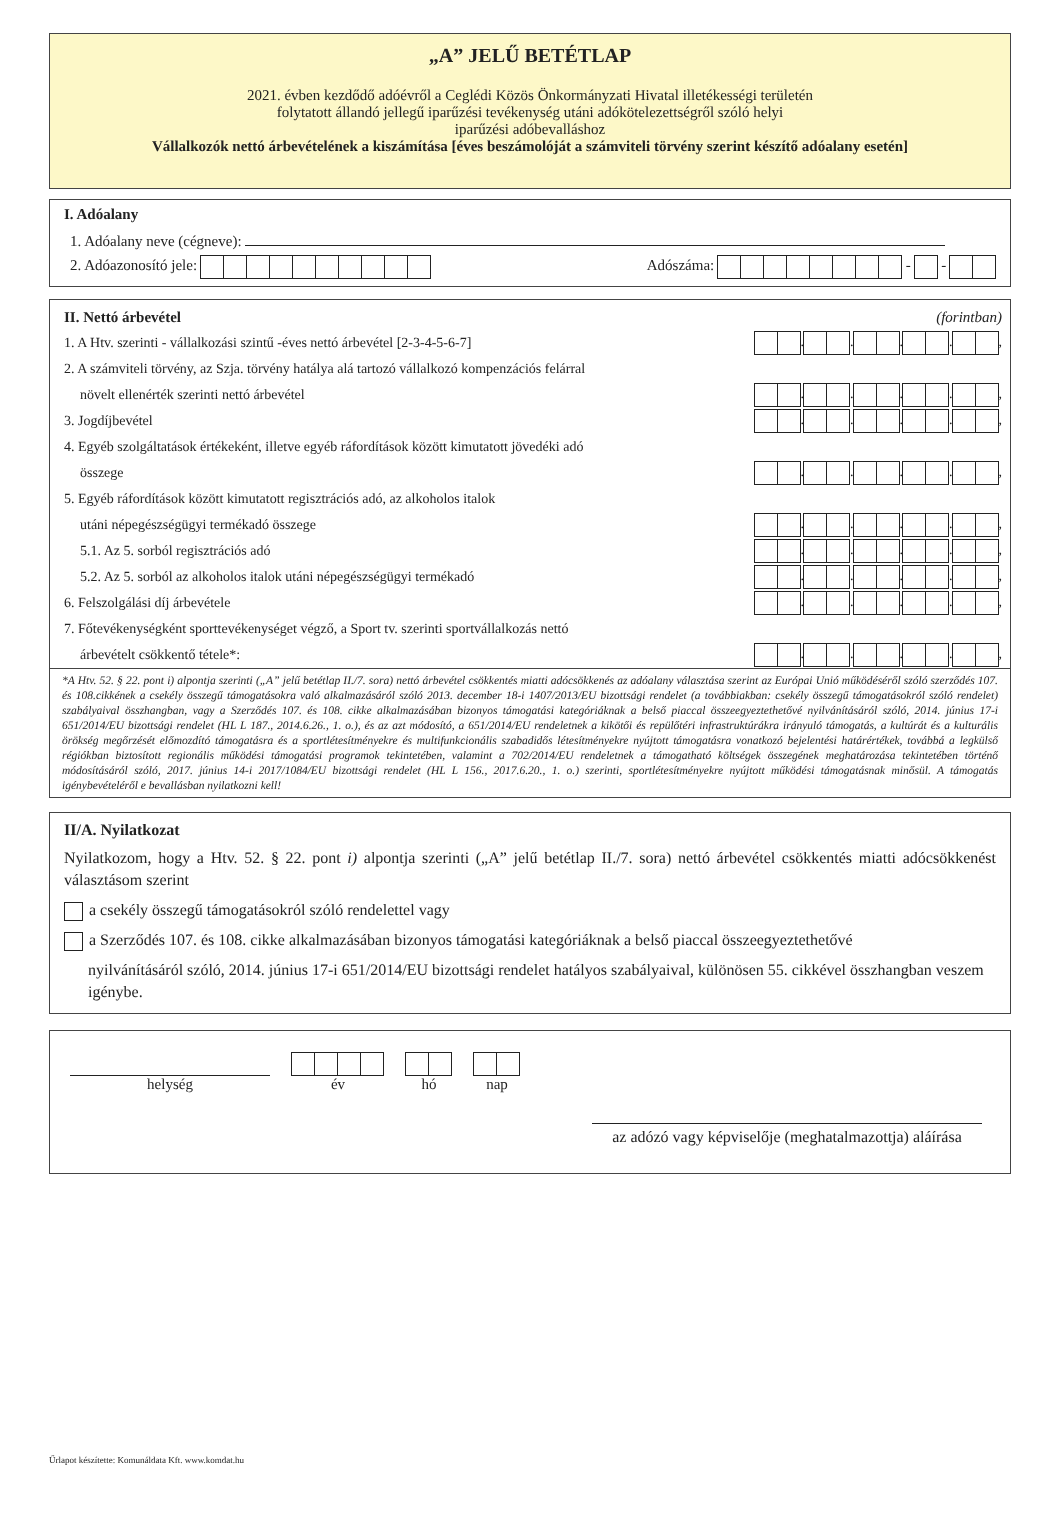„A” JELŰ BETÉTLAP
2021. évben kezdődő adóévről a Ceglédi Közös Önkormányzati Hivatal illetékességi területén
folytatott állandó jellegű iparűzési tevékenység utáni adókötelezettségről szóló helyi
iparűzési adóbevalláshoz
Vállalkozók nettó árbevételének a kiszámítása [éves beszámolóját a számviteli törvény szerint készítő adóalany esetén]
I. Adóalany
1. Adóalany neve (cégneve):
2. Adóazonosító jele: Adószáma: - -
II. Nettó árbevétel (forintban)
1. A Htv. szerinti - vállalkozási szintű -éves nettó árbevétel [2-3-4-5-6-7] . . . . ,
2. A számviteli törvény, az Szja. törvény hatálya alá tartozó vállalkozó kompenzációs felárral
növelt ellenérték szerinti nettó árbevétel . . . . ,
3. Jogdíjbevétel . . . . ,
4. Egyéb szolgáltatások értékeként, illetve egyéb ráfordítások között kimutatott jövedéki adó
összege . . . . ,
5. Egyéb ráfordítások között kimutatott regisztrációs adó, az alkoholos italok
utáni népegészségügyi termékadó összege . . . . ,
5.1. Az 5. sorból regisztrációs adó . . . . ,
5.2. Az 5. sorból az alkoholos italok utáni népegészségügyi termékadó . . . . ,
6. Felszolgálási díj árbevétele . . . . ,
7. Főtevékenységként sporttevékenységet végző, a Sport tv. szerinti sportvállalkozás nettó
árbevételt csökkentő tétele*: . . . . ,
*A Htv. 52. § 22. pont i) alpontja szerinti („A” jelű betétlap II./7. sora) nettó árbevétel csökkentés miatti adócsökkenés az adóalany választása szerint az Európai Unió működéséről szóló szerződés 107. és 108.cikkének a csekély összegű támogatásokra való alkalmazásáról szóló 2013. december 18-i 1407/2013/EU bizottsági rendelet (a továbbiakban: csekély összegű támogatásokról szóló rendelet) szabályaival összhangban, vagy a Szerződés 107. és 108. cikke alkalmazásában bizonyos támogatási kategóriáknak a belső piaccal összeegyeztethetővé nyilvánításáról szóló, 2014. június 17-i 651/2014/EU bizottsági rendelet (HL L 187., 2014.6.26., 1. o.), és az azt módosító, a 651/2014/EU rendeletnek a kikötői és repülőtéri infrastruktúrákra irányuló támogatás, a kultúrát és a kulturális örökség megőrzését előmozdító támogatásra és a sportlétesítményekre és multifunkcionális szabadidős létesítményekre nyújtott támogatásra vonatkozó bejelentési határértékek, továbbá a legkülső régiókban biztosított regionális működési támogatási programok tekintetében, valamint a 702/2014/EU rendeletnek a támogatható költségek összegének meghatározása tekintetében történő módosításáról szóló, 2017. június 14-i 2017/1084/EU bizottsági rendelet (HL L 156., 2017.6.20., 1. o.) szerinti, sportlétesítményekre nyújtott működési támogatásnak minősül. A támogatás igénybevételéről e bevallásban nyilatkozni kell!
II/A. Nyilatkozat
Nyilatkozom, hogy a Htv. 52. § 22. pont i) alpontja szerinti („A” jelű betétlap II./7. sora) nettó árbevétel csökkentés miatti adócsökkenést választásom szerint
a csekély összegű támogatásokról szóló rendelettel vagy
a Szerződés 107. és 108. cikke alkalmazásában bizonyos támogatási kategóriáknak a belső piaccal összeegyeztethetővé
nyilvánításáról szóló, 2014. június 17-i 651/2014/EU bizottsági rendelet hatályos szabályaival, különösen 55. cikkével összhangban veszem igénybe.
helység
év
hó
nap
az adózó vagy képviselője (meghatalmazottja) aláírása
Űrlapot készítette: Komunáldata Kft. www.komdat.hu